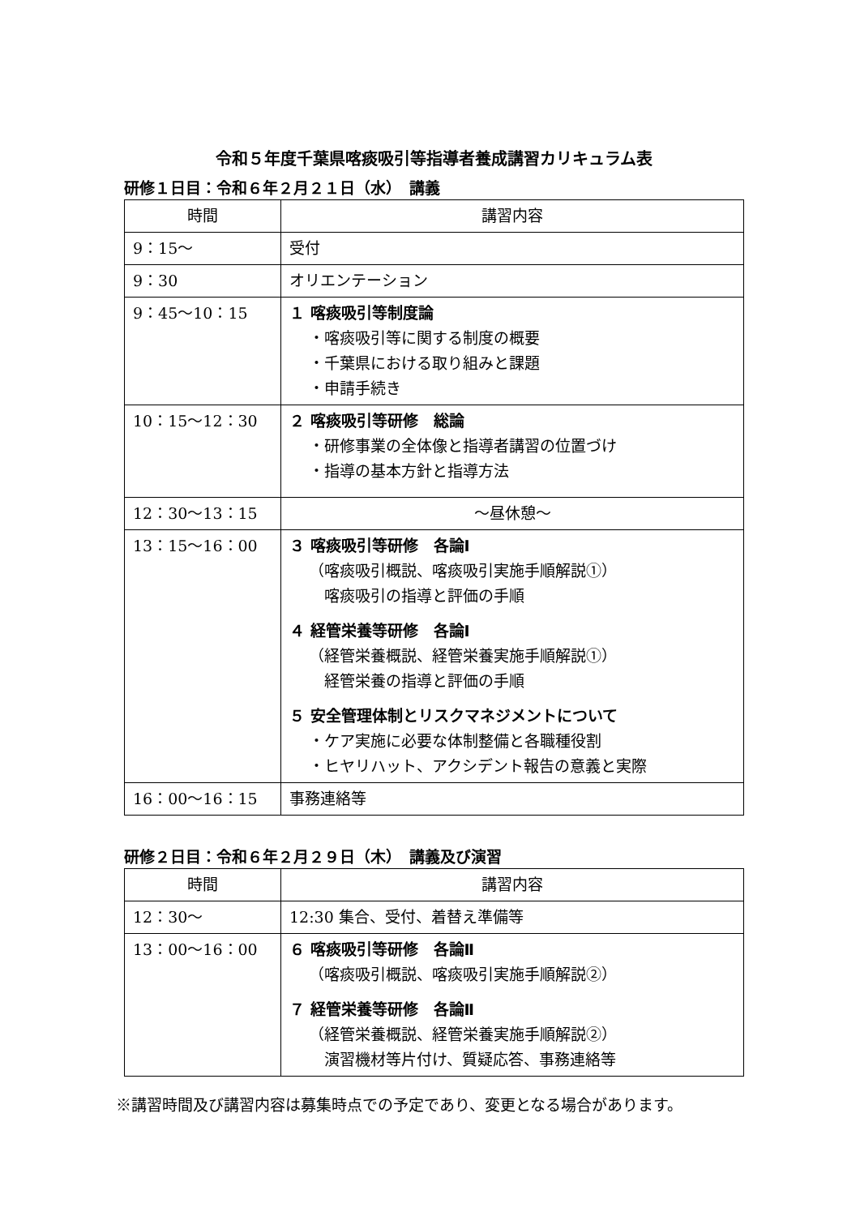令和５年度千葉県喀痰吸引等指導者養成講習カリキュラム表
研修１日目：令和６年２月２１日（水）　講義
| 時間 | 講習内容 |
| --- | --- |
| 9：15～ | 受付 |
| 9：30 | オリエンテーション |
| 9：45～10：15 | １ 喀痰吸引等制度論 ・喀痰吸引等に関する制度の概要 ・千葉県における取り組みと課題 ・申請手続き |
| 10：15～12：30 | ２ 喀痰吸引等研修 総論 ・研修事業の全体像と指導者講習の位置づけ ・指導の基本方針と指導方法 |
| 12：30～13：15 | ～昼休憩～ |
| 13：15～16：00 | ３ 喀痰吸引等研修 各論Ⅰ （喀痰吸引概説、喀痰吸引実施手順解説①） 喀痰吸引の指導と評価の手順 ４ 経管栄養等研修 各論Ⅰ （経管栄養概説、経管栄養実施手順解説①） 経管栄養の指導と評価の手順 ５ 安全管理体制とリスクマネジメントについて ・ケア実施に必要な体制整備と各職種役割 ・ヒヤリハット、アクシデント報告の意義と実際 |
| 16：00～16：15 | 事務連絡等 |
研修２日目：令和６年２月２９日（木）　講義及び演習
| 時間 | 講習内容 |
| --- | --- |
| 12：30～ | 12:30 集合、受付、着替え準備等 |
| 13：00～16：00 | ６ 喀痰吸引等研修 各論Ⅱ （喀痰吸引概説、喀痰吸引実施手順解説②） ７ 経管栄養等研修 各論Ⅱ （経管栄養概説、経管栄養実施手順解説②） 演習機材等片付け、質疑応答、事務連絡等 |
※講習時間及び講習内容は募集時点での予定であり、変更となる場合があります。